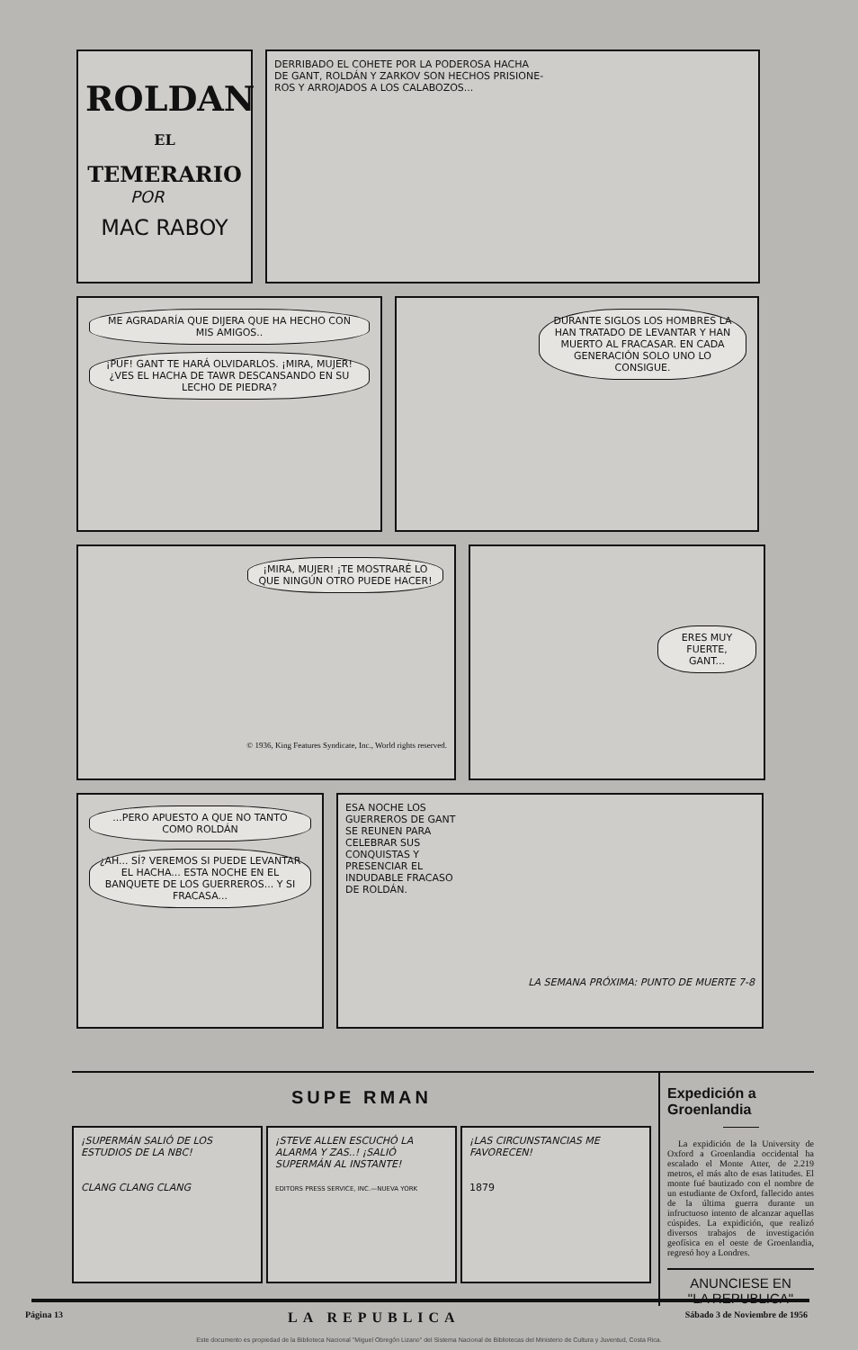ROLDAN
EL
TEMERARIO
POR
MAC RABOY
DERRIBADO EL COHETE POR LA PODEROSA HACHA
DE GANT, ROLDÁN Y ZARKOV SON HECHOS PRISIONE-
ROS Y ARROJADOS A LOS CALABOZOS...
ME AGRADARÍA QUE DIJERA QUE HA HECHO CON MIS AMIGOS.. ¡PUF! GANT TE HARÁ OLVIDARLOS. ¡MIRA, MUJER! ¿VES EL HACHA DE TAWR DESCANSANDO EN SU LECHO DE PIEDRA?
DURANTE SIGLOS LOS HOMBRES LA HAN TRATADO DE LEVANTAR Y HAN MUERTO AL FRACASAR. EN CADA GENERACIÓN SOLO UNO LO CONSIGUE.
¡MIRA, MUJER! ¡TE MOSTRARÉ LO QUE NINGÚN OTRO PUEDE HACER!
© 1936, King Features Syndicate, Inc., World rights reserved.
ERES MUY FUERTE, GANT...
...PERO APUESTO A QUE NO TANTO COMO ROLDÁN ¿AH... SÍ? VEREMOS SI PUEDE LEVANTAR EL HACHA... ESTA NOCHE EN EL BANQUETE DE LOS GUERREROS... Y SI FRACASA...
ESA NOCHE LOS GUERREROS DE GANT SE REUNEN PARA CELEBRAR SUS CONQUISTAS Y PRESENCIAR EL INDUDABLE FRACASO DE ROLDÁN.
LA SEMANA PRÓXIMA: PUNTO DE MUERTE 7-8
SUPE RMAN
¡SUPERMÁN SALIÓ DE LOS ESTUDIOS DE LA NBC!
CLANG CLANG CLANG
¡STEVE ALLEN ESCUCHÓ LA ALARMA Y ZAS..! ¡SALIÓ SUPERMÁN AL INSTANTE!
EDITORS PRESS SERVICE, INC.—NUEVA YORK
¡LAS CIRCUNSTANCIAS ME FAVORECEN!
1879
Expedición a Groenlandia
La expidición de la University de Oxford a Groenlandia occidental ha escalado el Monte Atter, de 2.219 metros, el más alto de esas latitudes. El monte fué bautizado con el nombre de un estudiante de Oxford, fallecido antes de la última guerra durante un infructuoso intento de alcanzar aquellas cúspides. La expidición, que realizó diversos trabajos de investigación geofísica en el oeste de Groenlandia, regresó hoy a Londres.
ANUNCIESE EN
"LA REPUBLICA"
Página 13 LA REPUBLICA Sábado 3 de Noviembre de 1956
Este documento es propiedad de la Biblioteca Nacional "Miguel Obregón Lizano" del Sistema Nacional de Bibliotecas del Ministerio de Cultura y Juventud, Costa Rica.